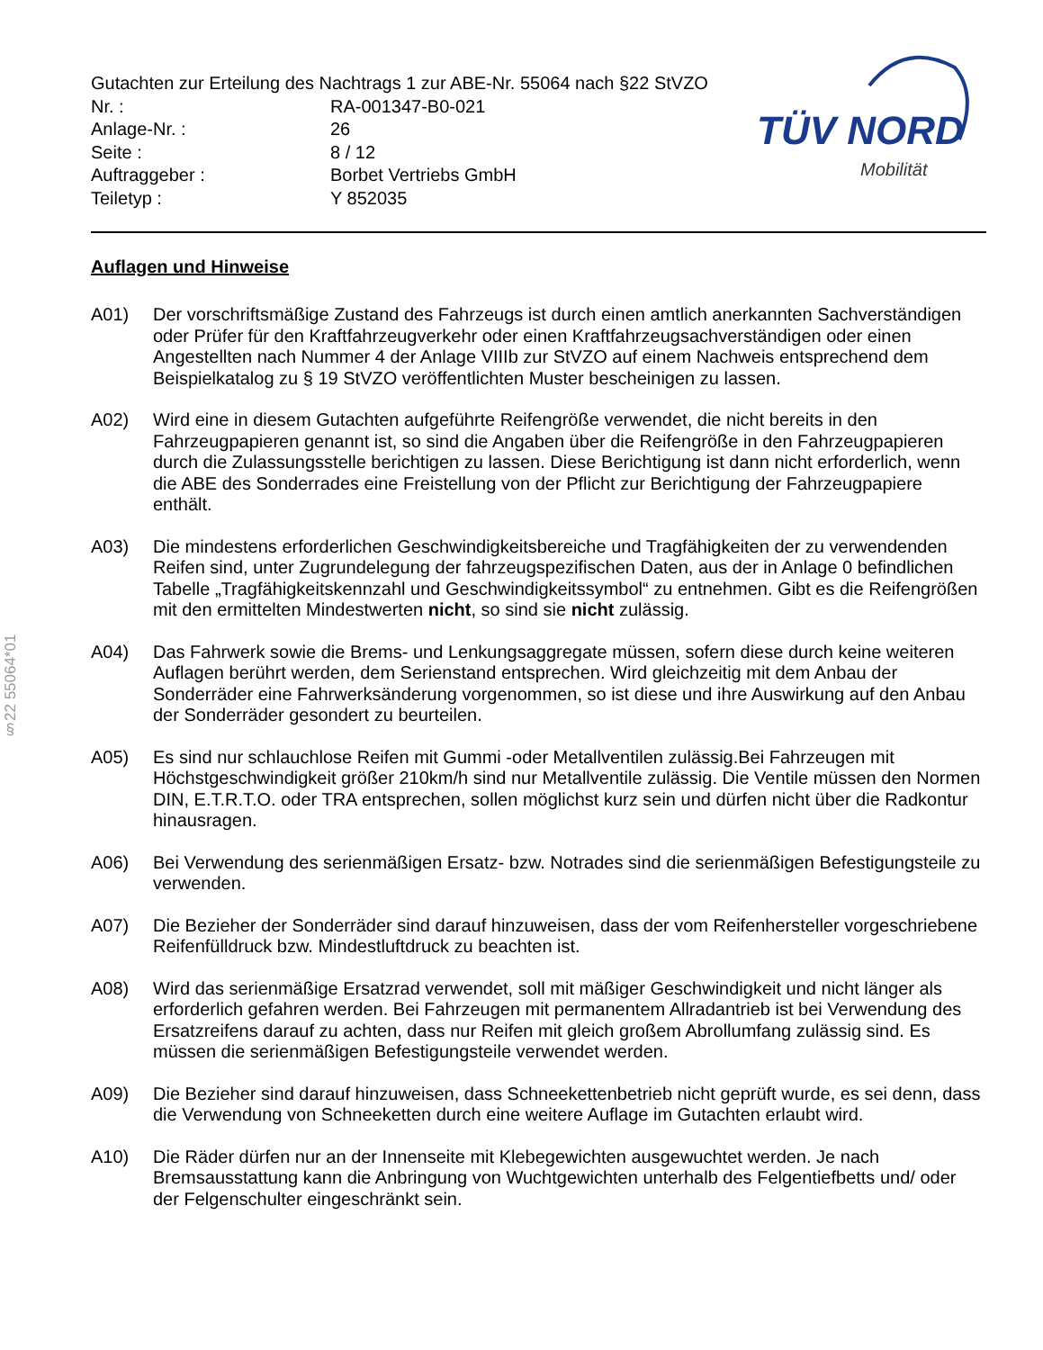§22 55064*01
Gutachten zur Erteilung des Nachtrags 1 zur ABE-Nr. 55064 nach §22 StVZO
Nr. : RA-001347-B0-021
Anlage-Nr. : 26
Seite : 8 / 12
Auftraggeber : Borbet Vertriebs GmbH
Teiletyp : Y 852035
TÜV NORD
Mobilität
Auflagen und Hinweise
A01) Der vorschriftsmäßige Zustand des Fahrzeugs ist durch einen amtlich anerkannten Sachverständigen oder Prüfer für den Kraftfahrzeugverkehr oder einen Kraftfahrzeugsachverständigen oder einen Angestellten nach Nummer 4 der Anlage VIIIb zur StVZO auf einem Nachweis entsprechend dem Beispielkatalog zu § 19 StVZO veröffentlichten Muster bescheinigen zu lassen.
A02) Wird eine in diesem Gutachten aufgeführte Reifengröße verwendet, die nicht bereits in den Fahrzeugpapieren genannt ist, so sind die Angaben über die Reifengröße in den Fahrzeugpapieren durch die Zulassungsstelle berichtigen zu lassen. Diese Berichtigung ist dann nicht erforderlich, wenn die ABE des Sonderrades eine Freistellung von der Pflicht zur Berichtigung der Fahrzeugpapiere enthält.
A03) Die mindestens erforderlichen Geschwindigkeitsbereiche und Tragfähigkeiten der zu verwendenden Reifen sind, unter Zugrundelegung der fahrzeugspezifischen Daten, aus der in Anlage 0 befindlichen Tabelle „Tragfähigkeitskennzahl und Geschwindigkeitssymbol“ zu entnehmen. Gibt es die Reifengrößen mit den ermittelten Mindestwerten nicht, so sind sie nicht zulässig.
A04) Das Fahrwerk sowie die Brems- und Lenkungsaggregate müssen, sofern diese durch keine weiteren Auflagen berührt werden, dem Serienstand entsprechen. Wird gleichzeitig mit dem Anbau der Sonderräder eine Fahrwerksänderung vorgenommen, so ist diese und ihre Auswirkung auf den Anbau der Sonderräder gesondert zu beurteilen.
A05) Es sind nur schlauchlose Reifen mit Gummi -oder Metallventilen zulässig.Bei Fahrzeugen mit Höchstgeschwindigkeit größer 210km/h sind nur Metallventile zulässig. Die Ventile müssen den Normen DIN, E.T.R.T.O. oder TRA entsprechen, sollen möglichst kurz sein und dürfen nicht über die Radkontur hinausragen.
A06) Bei Verwendung des serienmäßigen Ersatz- bzw. Notrades sind die serienmäßigen Befestigungsteile zu verwenden.
A07) Die Bezieher der Sonderräder sind darauf hinzuweisen, dass der vom Reifenhersteller vorgeschriebene Reifenfülldruck bzw. Mindestluftdruck zu beachten ist.
A08) Wird das serienmäßige Ersatzrad verwendet, soll mit mäßiger Geschwindigkeit und nicht länger als erforderlich gefahren werden. Bei Fahrzeugen mit permanentem Allradantrieb ist bei Verwendung des Ersatzreifens darauf zu achten, dass nur Reifen mit gleich großem Abrollumfang zulässig sind. Es müssen die serienmäßigen Befestigungsteile verwendet werden.
A09) Die Bezieher sind darauf hinzuweisen, dass Schneekettenbetrieb nicht geprüft wurde, es sei denn, dass die Verwendung von Schneeketten durch eine weitere Auflage im Gutachten erlaubt wird.
A10) Die Räder dürfen nur an der Innenseite mit Klebegewichten ausgewuchtet werden. Je nach Bremsausstattung kann die Anbringung von Wuchtgewichten unterhalb des Felgentiefbetts und/ oder der Felgenschulter eingeschränkt sein.